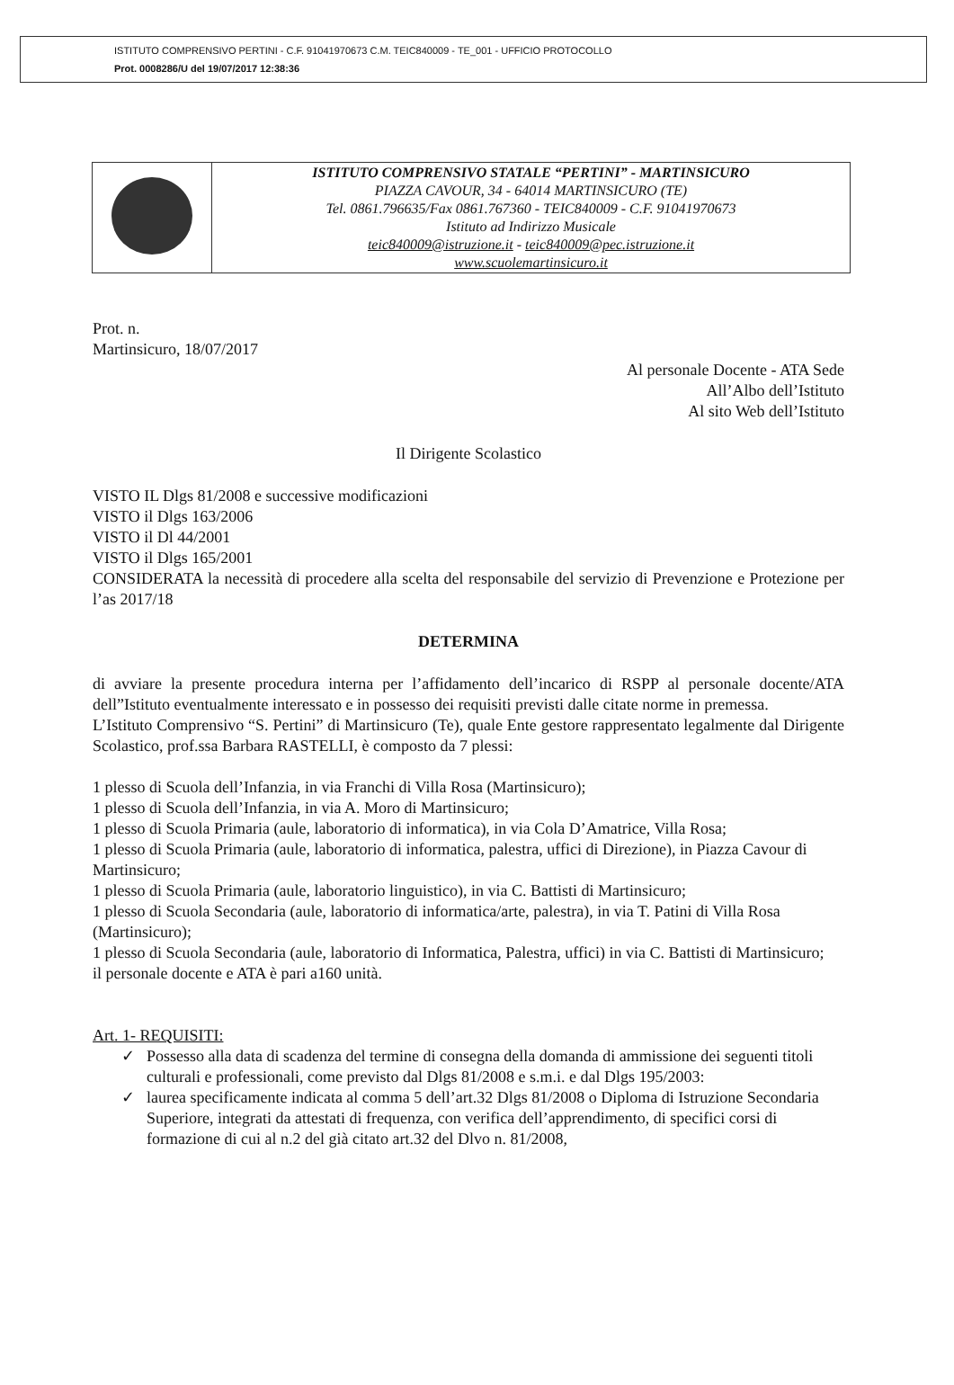ISTITUTO COMPRENSIVO PERTINI - C.F. 91041970673 C.M. TEIC840009 - TE_001 - UFFICIO PROTOCOLLO
Prot. 0008286/U del 19/07/2017 12:38:36
| | ISTITUTO COMPRENSIVO STATALE “PERTINI” - MARTINSICURO PIAZZA CAVOUR, 34 - 64014 MARTINSICURO (TE) Tel. 0861.796635/Fax 0861.767360 - TEIC840009 - C.F. 91041970673 Istituto ad Indirizzo Musicale teic840009@istruzione.it - teic840009@pec.istruzione.it www.scuolemartinsicuro.it |
Prot. n.
Martinsicuro, 18/07/2017
Al personale Docente - ATA Sede
All’Albo dell’Istituto
Al sito Web dell’Istituto
Il Dirigente Scolastico
VISTO IL Dlgs 81/2008 e successive modificazioni
VISTO il Dlgs 163/2006
VISTO il Dl 44/2001
VISTO il Dlgs 165/2001
CONSIDERATA la necessità di procedere alla scelta del responsabile del servizio di Prevenzione e Protezione per l’as 2017/18
DETERMINA
di avviare la presente procedura interna per l’affidamento dell’incarico di RSPP al personale docente/ATA dell”Istituto eventualmente interessato e in possesso dei requisiti previsti dalle citate norme in premessa.
L’Istituto Comprensivo “S. Pertini” di Martinsicuro (Te), quale Ente gestore rappresentato legalmente dal Dirigente Scolastico, prof.ssa Barbara RASTELLI, è composto da 7 plessi:
1 plesso di Scuola dell’Infanzia, in via Franchi di Villa Rosa (Martinsicuro);
1 plesso di Scuola dell’Infanzia, in via A. Moro di Martinsicuro;
1 plesso di Scuola Primaria (aule, laboratorio di informatica), in via Cola D’Amatrice, Villa Rosa;
1 plesso di Scuola Primaria (aule, laboratorio di informatica, palestra, uffici di Direzione), in Piazza Cavour di Martinsicuro;
1 plesso di Scuola Primaria (aule, laboratorio linguistico), in via C. Battisti di Martinsicuro;
1 plesso di Scuola Secondaria (aule, laboratorio di informatica/arte, palestra), in via T. Patini di Villa Rosa (Martinsicuro);
1 plesso di Scuola Secondaria (aule, laboratorio di Informatica, Palestra, uffici) in via C. Battisti di Martinsicuro;
il personale docente e ATA è pari a160 unità.
Art. 1- REQUISITI:
✓ Possesso alla data di scadenza del termine di consegna della domanda di ammissione dei seguenti titoli culturali e professionali, come previsto dal Dlgs 81/2008 e s.m.i. e dal Dlgs 195/2003:
✓ laurea specificamente indicata al comma 5 dell’art.32 Dlgs 81/2008 o Diploma di Istruzione Secondaria Superiore, integrati da attestati di frequenza, con verifica dell’apprendimento, di specifici corsi di formazione di cui al n.2 del già citato art.32 del Dlvo n. 81/2008,